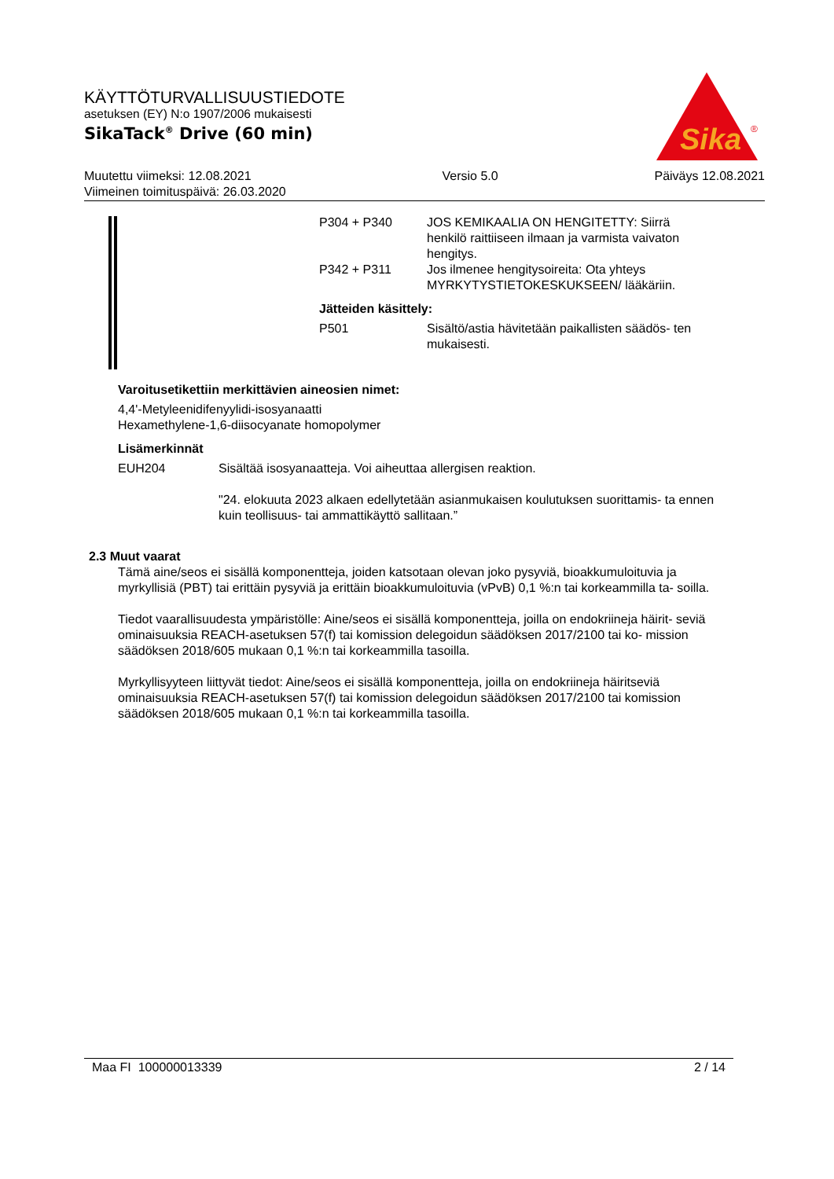KÄYTTÖTURVALLISUUSTIEDOTE
asetuksen (EY) N:o 1907/2006 mukaisesti
SikaTack<sup>®</sup> Drive (60 min)
Sika
®
Muutettu viimeksi: 12.08.2021
Viimeinen toimituspäivä: 26.03.2020
Versio 5.0 Päiväys 12.08.2021
P304 + P340 JOS KEMIKAALIA ON HENGITETTY: Siirrä henkilö raittiiseen ilmaan ja varmista vaivaton hengitys.
P342 + P311 Jos ilmenee hengitysoireita: Ota yhteys MYRKYTYSTIETOKESKUKSEEN/ lääkäriin.
Jätteiden käsittely:
P501 Sisältö/astia hävitetään paikallisten säädös- ten mukaisesti.
Varoitusetikettiin merkittävien aineosien nimet:
4,4'-Metyleenidifenyylidi-isosyanaatti
Hexamethylene-1,6-diisocyanate homopolymer
Lisämerkinnät
EUH204 Sisältää isosyanaatteja. Voi aiheuttaa allergisen reaktion.
"24. elokuuta 2023 alkaen edellytetään asianmukaisen koulutuksen suorittamis- ta ennen kuin teollisuus- tai ammattikäyttö sallitaan.”
2.3 Muut vaarat
Tämä aine/seos ei sisällä komponentteja, joiden katsotaan olevan joko pysyviä, bioakkumuloituvia ja myrkyllisiä (PBT) tai erittäin pysyviä ja erittäin bioakkumuloituvia (vPvB) 0,1 %:n tai korkeammilla ta- soilla.
Tiedot vaarallisuudesta ympäristölle: Aine/seos ei sisällä komponentteja, joilla on endokriineja häirit- seviä ominaisuuksia REACH-asetuksen 57(f) tai komission delegoidun säädöksen 2017/2100 tai ko- mission säädöksen 2018/605 mukaan 0,1 %:n tai korkeammilla tasoilla.
Myrkyllisyyteen liittyvät tiedot: Aine/seos ei sisällä komponentteja, joilla on endokriineja häiritseviä ominaisuuksia REACH-asetuksen 57(f) tai komission delegoidun säädöksen 2017/2100 tai komission säädöksen 2018/605 mukaan 0,1 %:n tai korkeammilla tasoilla.
Maa FI 100000013339 2 / 14